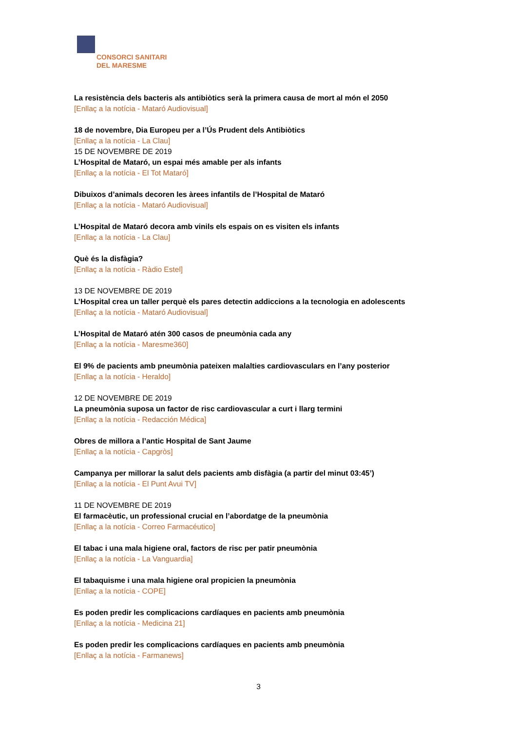CONSORCI SANITARI
DEL MARESME
La resistència dels bacteris als antibiòtics serà la primera causa de mort al món el 2050
[Enllaç a la notícia - Mataró Audiovisual]
18 de novembre, Dia Europeu per a l’Ús Prudent dels Antibiòtics
[Enllaç a la notícia - La Clau]
15 DE NOVEMBRE DE 2019
L’Hospital de Mataró, un espai més amable per als infants
[Enllaç a la notícia - El Tot Mataró]
Dibuixos d’animals decoren les àrees infantils de l’Hospital de Mataró
[Enllaç a la notícia - Mataró Audiovisual]
L’Hospital de Mataró decora amb vinils els espais on es visiten els infants
[Enllaç a la notícia - La Clau]
Què és la disfàgia?
[Enllaç a la notícia - Ràdio Estel]
13 DE NOVEMBRE DE 2019
L’Hospital crea un taller perquè els pares detectin addiccions a la tecnologia en adolescents
[Enllaç a la notícia - Mataró Audiovisual]
L’Hospital de Mataró atén 300 casos de pneumònia cada any
[Enllaç a la notícia - Maresme360]
El 9% de pacients amb pneumònia pateixen malalties cardiovasculars en l’any posterior
[Enllaç a la notícia - Heraldo]
12 DE NOVEMBRE DE 2019
La pneumònia suposa un factor de risc cardiovascular a curt i llarg termini
[Enllaç a la notícia - Redacción Médica]
Obres de millora a l’antic Hospital de Sant Jaume
[Enllaç a la notícia - Capgròs]
Campanya per millorar la salut dels pacients amb disfàgia (a partir del minut 03:45’)
[Enllaç a la notícia - El Punt Avui TV]
11 DE NOVEMBRE DE 2019
El farmacèutic, un professional crucial en l’abordatge de la pneumònia
[Enllaç a la notícia - Correo Farmacéutico]
El tabac i una mala higiene oral, factors de risc per patir pneumònia
[Enllaç a la notícia - La Vanguardia]
El tabaquisme i una mala higiene oral propicien la pneumònia
[Enllaç a la notícia - COPE]
Es poden predir les complicacions cardíaques en pacients amb pneumònia
[Enllaç a la notícia - Medicina 21]
Es poden predir les complicacions cardíaques en pacients amb pneumònia
[Enllaç a la notícia - Farmanews]
3